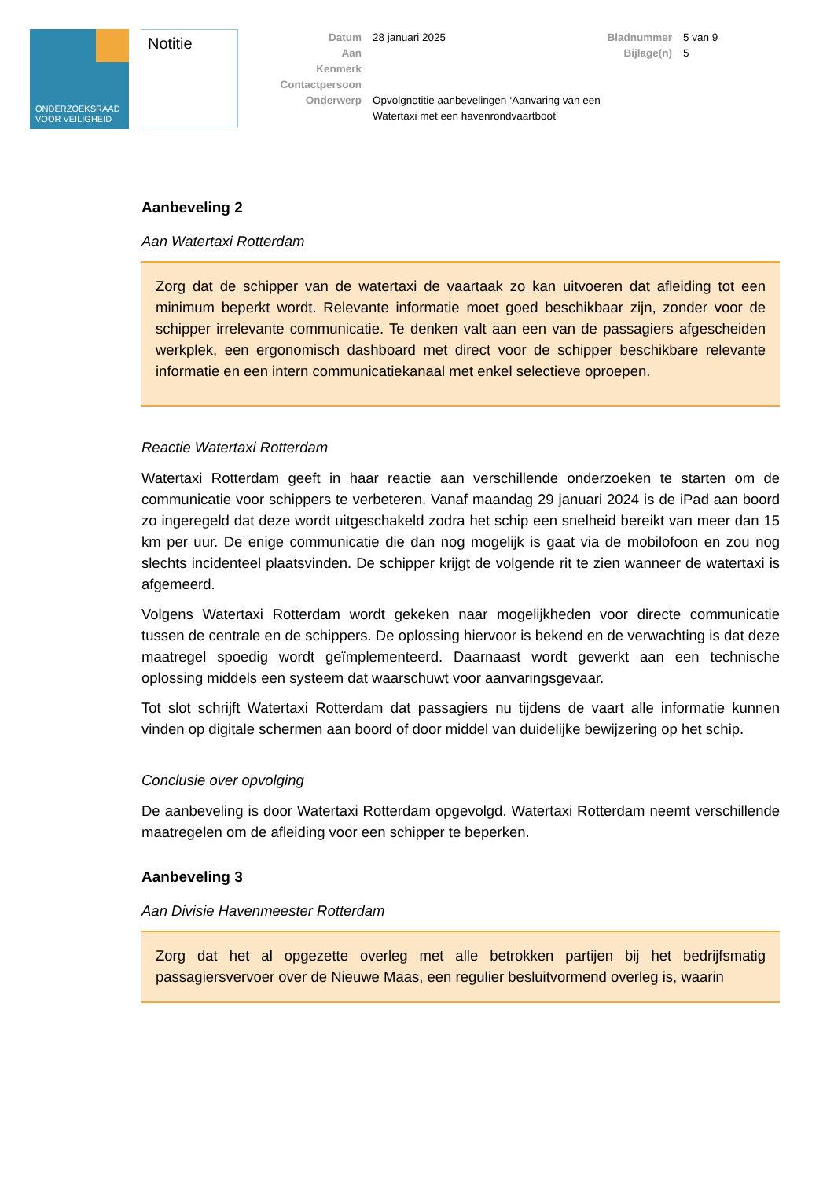ONDERZOEKSRAAD
VOOR VEILIGHEID
Notitie
Datum
Aan
Kenmerk
Contactpersoon
Onderwerp
28 januari 2025
Opvolgnotitie aanbevelingen ‘Aanvaring van een Watertaxi met een havenrondvaartboot’
Bladnummer
Bijlage(n)
5 van 9
5
Aanbeveling 2
Aan Watertaxi Rotterdam
Zorg dat de schipper van de watertaxi de vaartaak zo kan uitvoeren dat afleiding tot een minimum beperkt wordt. Relevante informatie moet goed beschikbaar zijn, zonder voor de schipper irrelevante communicatie. Te denken valt aan een van de passagiers afgescheiden werkplek, een ergonomisch dashboard met direct voor de schipper beschikbare relevante informatie en een intern communicatiekanaal met enkel selectieve oproepen.
Reactie Watertaxi Rotterdam
Watertaxi Rotterdam geeft in haar reactie aan verschillende onderzoeken te starten om de communicatie voor schippers te verbeteren. Vanaf maandag 29 januari 2024 is de iPad aan boord zo ingeregeld dat deze wordt uitgeschakeld zodra het schip een snelheid bereikt van meer dan 15 km per uur. De enige communicatie die dan nog mogelijk is gaat via de mobilofoon en zou nog slechts incidenteel plaatsvinden. De schipper krijgt de volgende rit te zien wanneer de watertaxi is afgemeerd.
Volgens Watertaxi Rotterdam wordt gekeken naar mogelijkheden voor directe communicatie tussen de centrale en de schippers. De oplossing hiervoor is bekend en de verwachting is dat deze maatregel spoedig wordt geïmplementeerd. Daarnaast wordt gewerkt aan een technische oplossing middels een systeem dat waarschuwt voor aanvaringsgevaar.
Tot slot schrijft Watertaxi Rotterdam dat passagiers nu tijdens de vaart alle informatie kunnen vinden op digitale schermen aan boord of door middel van duidelijke bewijzering op het schip.
Conclusie over opvolging
De aanbeveling is door Watertaxi Rotterdam opgevolgd. Watertaxi Rotterdam neemt verschillende maatregelen om de afleiding voor een schipper te beperken.
Aanbeveling 3
Aan Divisie Havenmeester Rotterdam
Zorg dat het al opgezette overleg met alle betrokken partijen bij het bedrijfsmatig passagiersvervoer over de Nieuwe Maas, een regulier besluitvormend overleg is, waarin